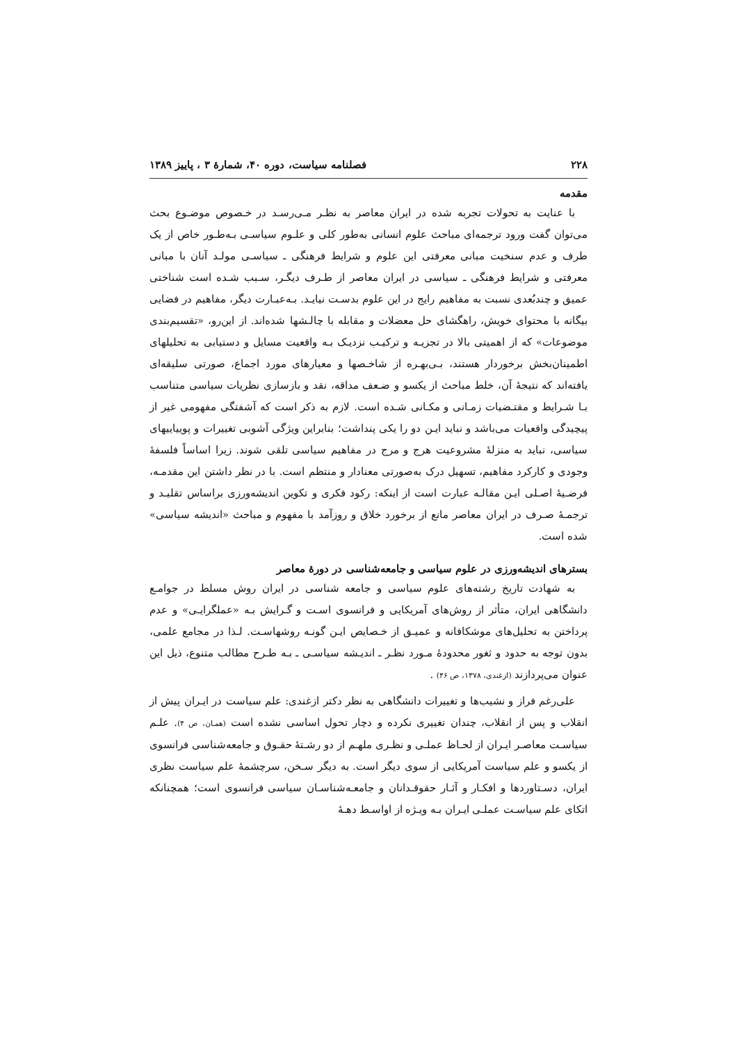۲۲۸ فصلنامه سیاست، دوره ۴۰، شمارهٔ ۳ ، پاییز ۱۳۸۹
مقدمه
با عنایت به تحولات تجربه شده در ایران معاصر به نظـر مـی‌رسـد در خـصوص موضـوع بحث می‌توان گفت ورود ترجمه‌ای مباحث علوم انسانی به‌طور کلی و علـوم سیاسـی بـه‌طـور خاص از یک طرف و عدم سنخیت مبانی معرفتی این علوم و شرایط فرهنگی ـ سیاسـی مولـد آنان با مبانی معرفتی و شرایط فرهنگی ـ سیاسی در ایران معاصر از طـرف دیگـر، سـبب شـده است شناختی عمیق و چندبُعدی نسبت به مفاهیم رایج در این علوم بدسـت نیایـد. بـه‌عبـارت دیگر، مفاهیم در فضایی بیگانه با محتوای خویش، راهگشای حل معضلات و مقابله با چالـشها شده‌اند. از این‌رو، «تقسیم‌بندی موضوعات» که از اهمیتی بالا در تجزیـه و ترکیـب نزدیـک بـه واقعیت مسایل و دستیابی به تحلیلهای اطمینان‌بخش برخوردار هستند، بـی‌بهـره از شاخـصها و معیارهای مورد اجماع، صورتی سلیقه‌ای یافته‌اند که نتیجهٔ آن، خلط مباحث از یکسو و ضـعف مداقه، نقد و بازسازی نظریات سیاسی متناسب بـا شـرایط و مقتـضیات زمـانی و مکـانی شـده است. لازم به ذکر است که آشفتگی مفهومی غیر از پیچیدگی واقعیات می‌باشد و نباید ایـن دو را یکی پنداشت؛ بنابراین ویژگی آشوبی تغییرات و پوییاییهای سیاسی، نباید به منزلهٔ مشروعیت هرج و مرج در مفاهیم سیاسی تلقی شوند. زیرا اساساً فلسفهٔ وجودی و کارکرد مفاهیم، تسهیل درک به‌صورتی معنادار و منتظم است. با در نظر داشتن این مقدمـه، فرضـیهٔ اصـلی ایـن مقالـه عبارت است از اینکه: رکود فکری و تکوین اندیشه‌ورزی براساس تقلیـد و ترجمـهٔ صـرف در ایران معاصر مانع از برخورد خلاق و روزآمد با مفهوم و مباحث «اندیشه سیاسی» شده است.
بسترهای اندیشه‌ورزی در علوم سیاسی و جامعه‌شناسی در دورهٔ معاصر
به شهادت تاریخ رشته‌های علوم سیاسی و جامعه شناسی در ایران روش مسلط در جوامـع دانشگاهی ایران، متأثر از روش‌های آمریکایی و فرانسوی اسـت و گـرایش بـه «عملگرایـی» و عدم پرداختن به تحلیل‌های موشکافانه و عمیـق از خـصایص ایـن گونـه روشهاسـت. لـذا در مجامع علمی، بدون توجه به حدود و ثغور محدودهٔ مـورد نظـر ـ اندیـشه سیاسـی ـ بـه طـرح مطالب متنوع، ذیل این عنوان می‌پردازند (ازغندی، ۱۳۷۸، ص ۴۶) .
علی‌رغم فراز و نشیب‌ها و تغییرات دانشگاهی به نظر دکتر ازغندی: علم سیاست در ایـران پیش از انقلاب و پس از انقلاب، چندان تغییری نکرده و دچار تحول اساسی نشده است (همـان، ص ۴). علـم سیاسـت معاصـر ایـران از لحـاظ عملـی و نظـری ملهـم از دو رشـتهٔ حقـوق و جامعه‌شناسی فرانسوی از یکسو و علم سیاست آمریکایی از سوی دیگر است. به دیگر سـخن، سرچشمهٔ علم سیاست نظری ایران، دسـتاوردها و افکـار و آثـار حقوقـدانان و جامعـه‌شناسـان سیاسی فرانسوی است؛ همچنانکه اتکای علم سیاسـت عملـی ایـران بـه ویـژه از اواسـط دهـهٔ